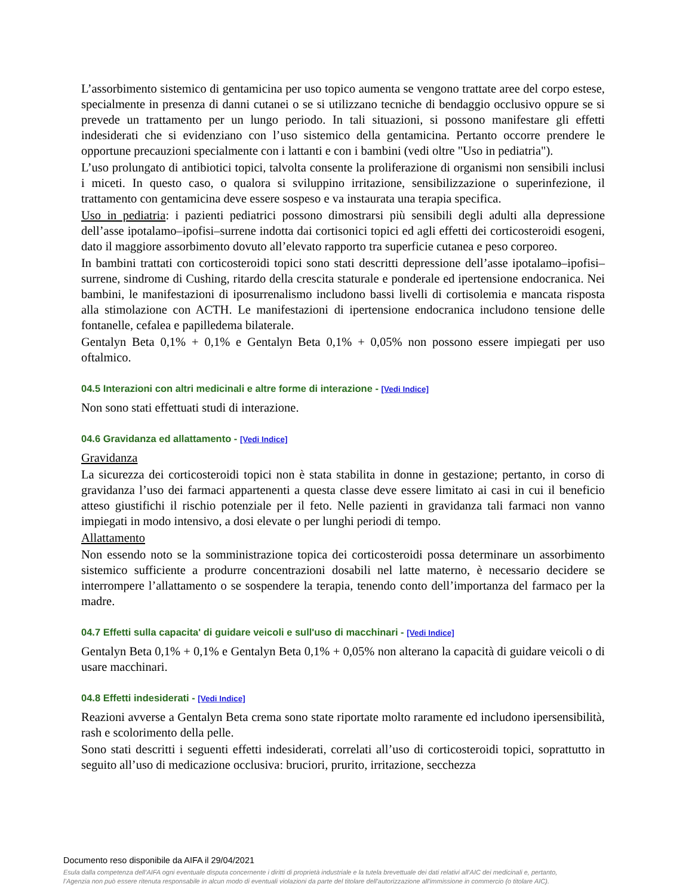L’assorbimento sistemico di gentamicina per uso topico aumenta se vengono trattate aree del corpo estese, specialmente in presenza di danni cutanei o se si utilizzano tecniche di bendaggio occlusivo oppure se si prevede un trattamento per un lungo periodo. In tali situazioni, si possono manifestare gli effetti indesiderati che si evidenziano con l’uso sistemico della gentamicina. Pertanto occorre prendere le opportune precauzioni specialmente con i lattanti e con i bambini (vedi oltre "Uso in pediatria").
L’uso prolungato di antibiotici topici, talvolta consente la proliferazione di organismi non sensibili inclusi i miceti. In questo caso, o qualora si sviluppino irritazione, sensibilizzazione o superinfezione, il trattamento con gentamicina deve essere sospeso e va instaurata una terapia specifica.
Uso in pediatria: i pazienti pediatrici possono dimostrarsi più sensibili degli adulti alla depressione dell’asse ipotalamo–ipofisi–surrene indotta dai cortisonici topici ed agli effetti dei corticosteroidi esogeni, dato il maggiore assorbimento dovuto all’elevato rapporto tra superficie cutanea e peso corporeo.
In bambini trattati con corticosteroidi topici sono stati descritti depressione dell’asse ipotalamo–ipofisi–surrene, sindrome di Cushing, ritardo della crescita staturale e ponderale ed ipertensione endocranica. Nei bambini, le manifestazioni di iposurrenalismo includono bassi livelli di cortisolemia e mancata risposta alla stimolazione con ACTH. Le manifestazioni di ipertensione endocranica includono tensione delle fontanelle, cefalea e papilledema bilaterale.
Gentalyn Beta 0,1% + 0,1% e Gentalyn Beta 0,1% + 0,05% non possono essere impiegati per uso oftalmico.
04.5 Interazioni con altri medicinali e altre forme di interazione - [Vedi Indice]
Non sono stati effettuati studi di interazione.
04.6 Gravidanza ed allattamento - [Vedi Indice]
Gravidanza
La sicurezza dei corticosteroidi topici non è stata stabilita in donne in gestazione; pertanto, in corso di gravidanza l’uso dei farmaci appartenenti a questa classe deve essere limitato ai casi in cui il beneficio atteso giustifichi il rischio potenziale per il feto. Nelle pazienti in gravidanza tali farmaci non vanno impiegati in modo intensivo, a dosi elevate o per lunghi periodi di tempo.
Allattamento
Non essendo noto se la somministrazione topica dei corticosteroidi possa determinare un assorbimento sistemico sufficiente a produrre concentrazioni dosabili nel latte materno, è necessario decidere se interrompere l’allattamento o se sospendere la terapia, tenendo conto dell’importanza del farmaco per la madre.
04.7 Effetti sulla capacita' di guidare veicoli e sull'uso di macchinari - [Vedi Indice]
Gentalyn Beta 0,1% + 0,1% e Gentalyn Beta 0,1% + 0,05% non alterano la capacità di guidare veicoli o di usare macchinari.
04.8 Effetti indesiderati - [Vedi Indice]
Reazioni avverse a Gentalyn Beta crema sono state riportate molto raramente ed includono ipersensibilità, rash e scolorimento della pelle.
Sono stati descritti i seguenti effetti indesiderati, correlati all’uso di corticosteroidi topici, soprattutto in seguito all’uso di medicazione occlusiva: bruciori, prurito, irritazione, secchezza
Documento reso disponibile da AIFA il 29/04/2021
Esula dalla competenza dell’AIFA ogni eventuale disputa concernente i diritti di proprietà industriale e la tutela brevettuale dei dati relativi all’AIC dei medicinali e, pertanto, l’Agenzia non può essere ritenuta responsabile in alcun modo di eventuali violazioni da parte del titolare dell'autorizzazione all'immissione in commercio (o titolare AIC).